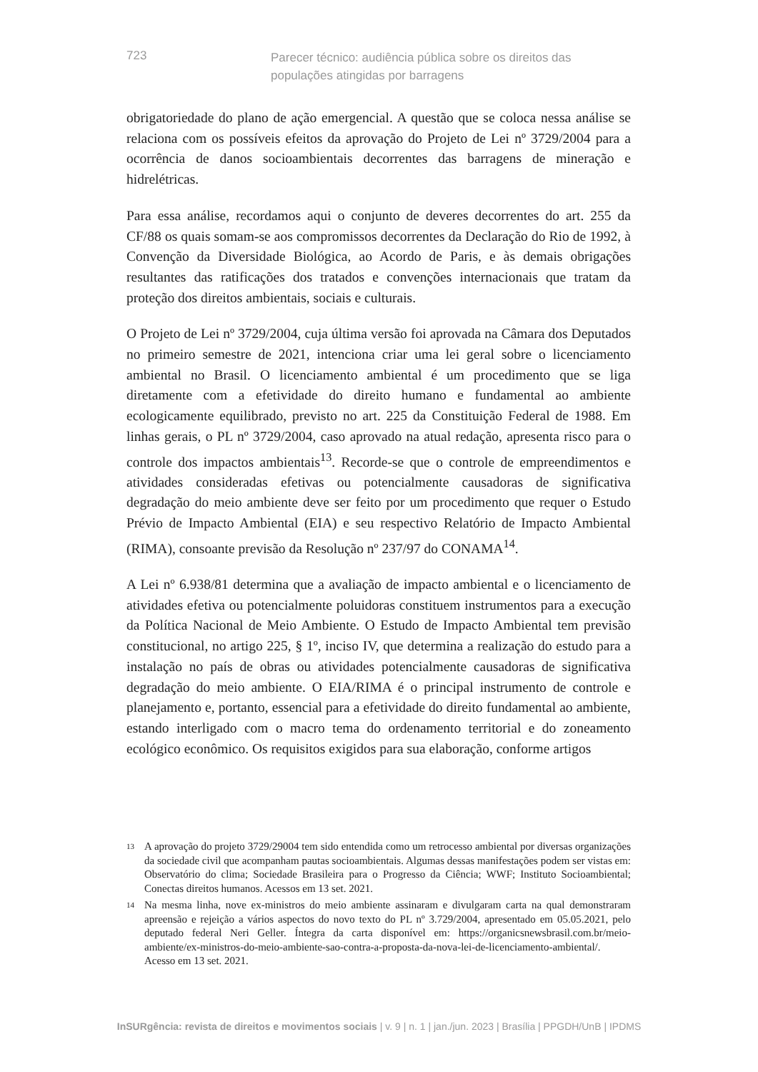723
Parecer técnico: audiência pública sobre os direitos das populações atingidas por barragens
obrigatoriedade do plano de ação emergencial. A questão que se coloca nessa análise se relaciona com os possíveis efeitos da aprovação do Projeto de Lei nº 3729/2004 para a ocorrência de danos socioambientais decorrentes das barragens de mineração e hidrelétricas.
Para essa análise, recordamos aqui o conjunto de deveres decorrentes do art. 255 da CF/88 os quais somam-se aos compromissos decorrentes da Declaração do Rio de 1992, à Convenção da Diversidade Biológica, ao Acordo de Paris, e às demais obrigações resultantes das ratificações dos tratados e convenções internacionais que tratam da proteção dos direitos ambientais, sociais e culturais.
O Projeto de Lei nº 3729/2004, cuja última versão foi aprovada na Câmara dos Deputados no primeiro semestre de 2021, intenciona criar uma lei geral sobre o licenciamento ambiental no Brasil. O licenciamento ambiental é um procedimento que se liga diretamente com a efetividade do direito humano e fundamental ao ambiente ecologicamente equilibrado, previsto no art. 225 da Constituição Federal de 1988. Em linhas gerais, o PL nº 3729/2004, caso aprovado na atual redação, apresenta risco para o controle dos impactos ambientais<sup>13</sup>. Recorde-se que o controle de empreendimentos e atividades consideradas efetivas ou potencialmente causadoras de significativa degradação do meio ambiente deve ser feito por um procedimento que requer o Estudo Prévio de Impacto Ambiental (EIA) e seu respectivo Relatório de Impacto Ambiental (RIMA), consoante previsão da Resolução nº 237/97 do CONAMA<sup>14</sup>.
A Lei nº 6.938/81 determina que a avaliação de impacto ambiental e o licenciamento de atividades efetiva ou potencialmente poluidoras constituem instrumentos para a execução da Política Nacional de Meio Ambiente. O Estudo de Impacto Ambiental tem previsão constitucional, no artigo 225, § 1º, inciso IV, que determina a realização do estudo para a instalação no país de obras ou atividades potencialmente causadoras de significativa degradação do meio ambiente. O EIA/RIMA é o principal instrumento de controle e planejamento e, portanto, essencial para a efetividade do direito fundamental ao ambiente, estando interligado com o macro tema do ordenamento territorial e do zoneamento ecológico econômico. Os requisitos exigidos para sua elaboração, conforme artigos
13 A aprovação do projeto 3729/29004 tem sido entendida como um retrocesso ambiental por diversas organizações da sociedade civil que acompanham pautas socioambientais. Algumas dessas manifestações podem ser vistas em: Observatório do clima; Sociedade Brasileira para o Progresso da Ciência; WWF; Instituto Socioambiental; Conectas direitos humanos. Acessos em 13 set. 2021.
14 Na mesma linha, nove ex-ministros do meio ambiente assinaram e divulgaram carta na qual demonstraram apreensão e rejeição a vários aspectos do novo texto do PL nº 3.729/2004, apresentado em 05.05.2021, pelo deputado federal Neri Geller. Íntegra da carta disponível em: https://organicsnewsbrasil.com.br/meio-ambiente/ex-ministros-do-meio-ambiente-sao-contra-a-proposta-da-nova-lei-de-licenciamento-ambiental/. Acesso em 13 set. 2021.
InSURgência: revista de direitos e movimentos sociais | v. 9 | n. 1 | jan./jun. 2023 | Brasília | PPGDH/UnB | IPDMS